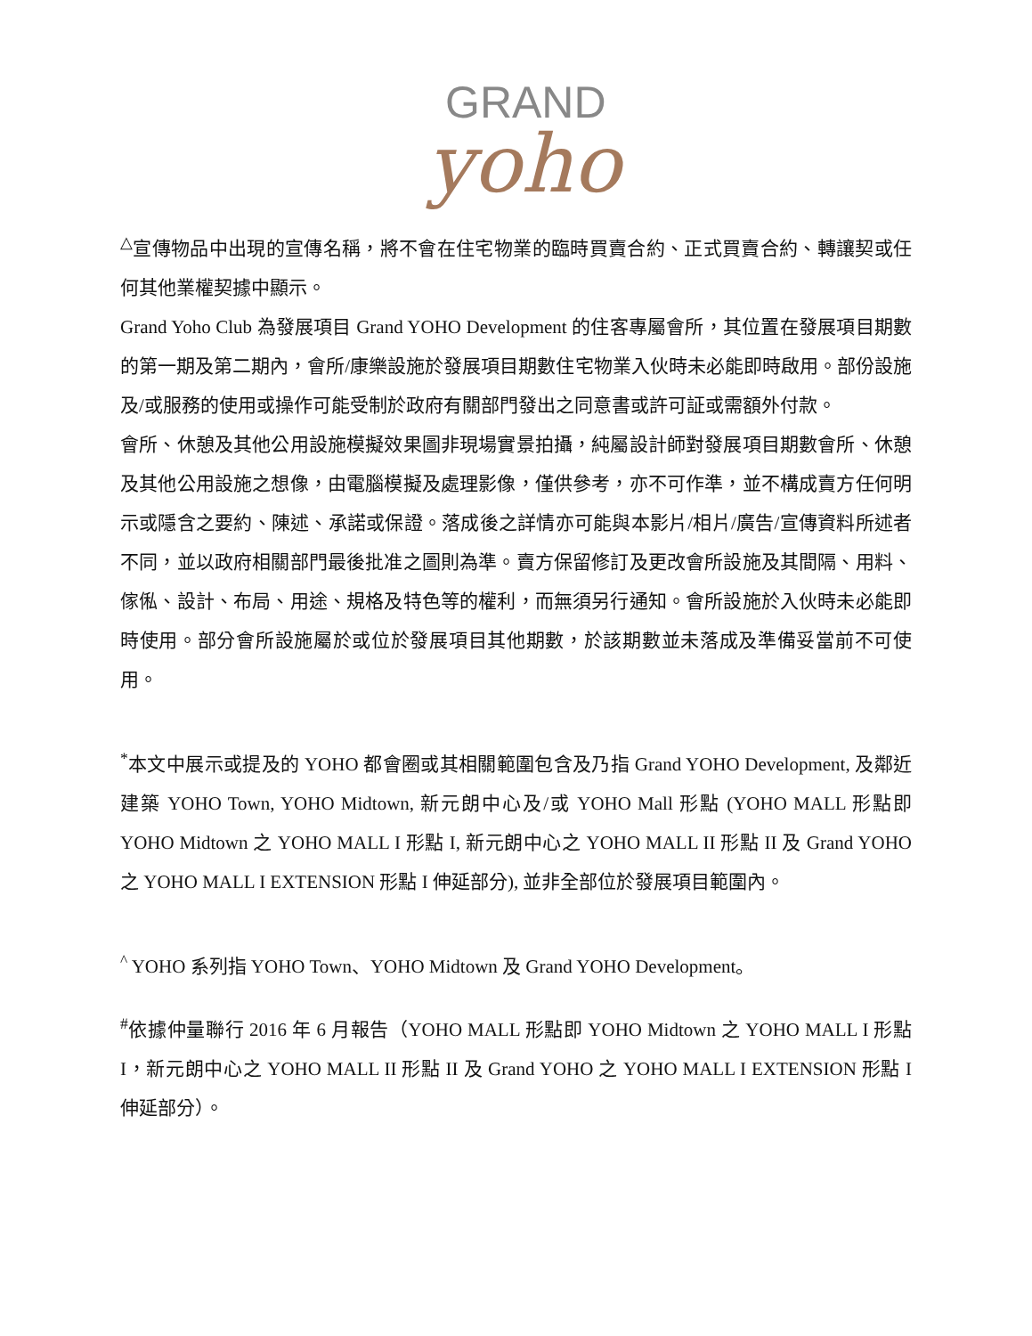GRAND
yoho
<sup>△</sup>宣傳物品中出現的宣傳名稱，將不會在住宅物業的臨時買賣合約、正式買賣合約、轉讓契或任何其他業權契據中顯示。
Grand Yoho Club 為發展項目 Grand YOHO Development 的住客專屬會所，其位置在發展項目期數的第一期及第二期內，會所/康樂設施於發展項目期數住宅物業入伙時未必能即時啟用。部份設施及/或服務的使用或操作可能受制於政府有關部門發出之同意書或許可証或需額外付款。
會所、休憩及其他公用設施模擬效果圖非現場實景拍攝，純屬設計師對發展項目期數會所、休憩及其他公用設施之想像，由電腦模擬及處理影像，僅供參考，亦不可作準，並不構成賣方任何明示或隱含之要約、陳述、承諾或保證。落成後之詳情亦可能與本影片/相片/廣告/宣傳資料所述者不同，並以政府相關部門最後批准之圖則為準。賣方保留修訂及更改會所設施及其間隔、用料、傢俬、設計、布局、用途、規格及特色等的權利，而無須另行通知。會所設施於入伙時未必能即時使用。部分會所設施屬於或位於發展項目其他期數，於該期數並未落成及準備妥當前不可使用。
<sup>*</sup> 本文中展示或提及的 YOHO 都會圈或其相關範圍包含及乃指 Grand YOHO Development, 及鄰近建築 YOHO Town, YOHO Midtown, 新元朗中心及/或 YOHO Mall 形點 (YOHO MALL 形點即 YOHO Midtown 之 YOHO MALL I 形點 I, 新元朗中心之 YOHO MALL II 形點 II 及 Grand YOHO 之 YOHO MALL I EXTENSION 形點 I 伸延部分), 並非全部位於發展項目範圍內。
<sup>^</sup> YOHO 系列指 YOHO Town、YOHO Midtown 及 Grand YOHO Development。
<sup>#</sup> 依據仲量聯行 2016 年 6 月報告（YOHO MALL 形點即 YOHO Midtown 之 YOHO MALL I 形點 I，新元朗中心之 YOHO MALL II 形點 II 及 Grand YOHO 之 YOHO MALL I EXTENSION 形點 I 伸延部分）。